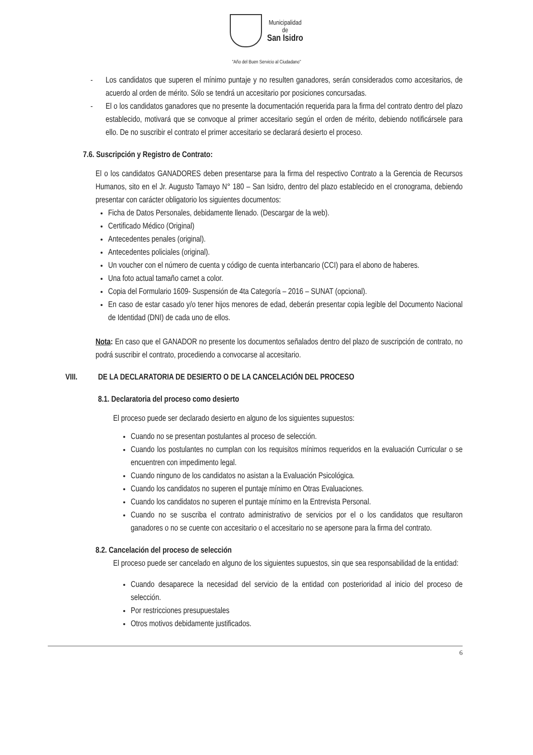Municipalidad
de
San Isidro
"Año del Buen Servicio al Ciudadano"
- Los candidatos que superen el mínimo puntaje y no resulten ganadores, serán considerados como accesitarios, de acuerdo al orden de mérito. Sólo se tendrá un accesitario por posiciones concursadas.
- El o los candidatos ganadores que no presente la documentación requerida para la firma del contrato dentro del plazo establecido, motivará que se convoque al primer accesitario según el orden de mérito, debiendo notificársele para ello. De no suscribir el contrato el primer accesitario se declarará desierto el proceso.
7.6. Suscripción y Registro de Contrato:
El o los candidatos GANADORES deben presentarse para la firma del respectivo Contrato a la Gerencia de Recursos Humanos, sito en el Jr. Augusto Tamayo N° 180 – San Isidro, dentro del plazo establecido en el cronograma, debiendo presentar con carácter obligatorio los siguientes documentos:
Ficha de Datos Personales, debidamente llenado. (Descargar de la web).
Certificado Médico (Original)
Antecedentes penales (original).
Antecedentes policiales (original).
Un voucher con el número de cuenta y código de cuenta interbancario (CCI) para el abono de haberes.
Una foto actual tamaño carnet a color.
Copia del Formulario 1609- Suspensión de 4ta Categoría – 2016 – SUNAT (opcional).
En caso de estar casado y/o tener hijos menores de edad, deberán presentar copia legible del Documento Nacional de Identidad (DNI) de cada uno de ellos.
Nota: En caso que el GANADOR no presente los documentos señalados dentro del plazo de suscripción de contrato, no podrá suscribir el contrato, procediendo a convocarse al accesitario.
VIII. DE LA DECLARATORIA DE DESIERTO O DE LA CANCELACIÓN DEL PROCESO
8.1. Declaratoria del proceso como desierto
El proceso puede ser declarado desierto en alguno de los siguientes supuestos:
Cuando no se presentan postulantes al proceso de selección.
Cuando los postulantes no cumplan con los requisitos mínimos requeridos en la evaluación Curricular o se encuentren con impedimento legal.
Cuando ninguno de los candidatos no asistan a la Evaluación Psicológica.
Cuando los candidatos no superen el puntaje mínimo en Otras Evaluaciones.
Cuando los candidatos no superen el puntaje mínimo en la Entrevista Personal.
Cuando no se suscriba el contrato administrativo de servicios por el o los candidatos que resultaron ganadores o no se cuente con accesitario o el accesitario no se apersone para la firma del contrato.
8.2. Cancelación del proceso de selección
El proceso puede ser cancelado en alguno de los siguientes supuestos, sin que sea responsabilidad de la entidad:
Cuando desaparece la necesidad del servicio de la entidad con posterioridad al inicio del proceso de selección.
Por restricciones presupuestales
Otros motivos debidamente justificados.
6